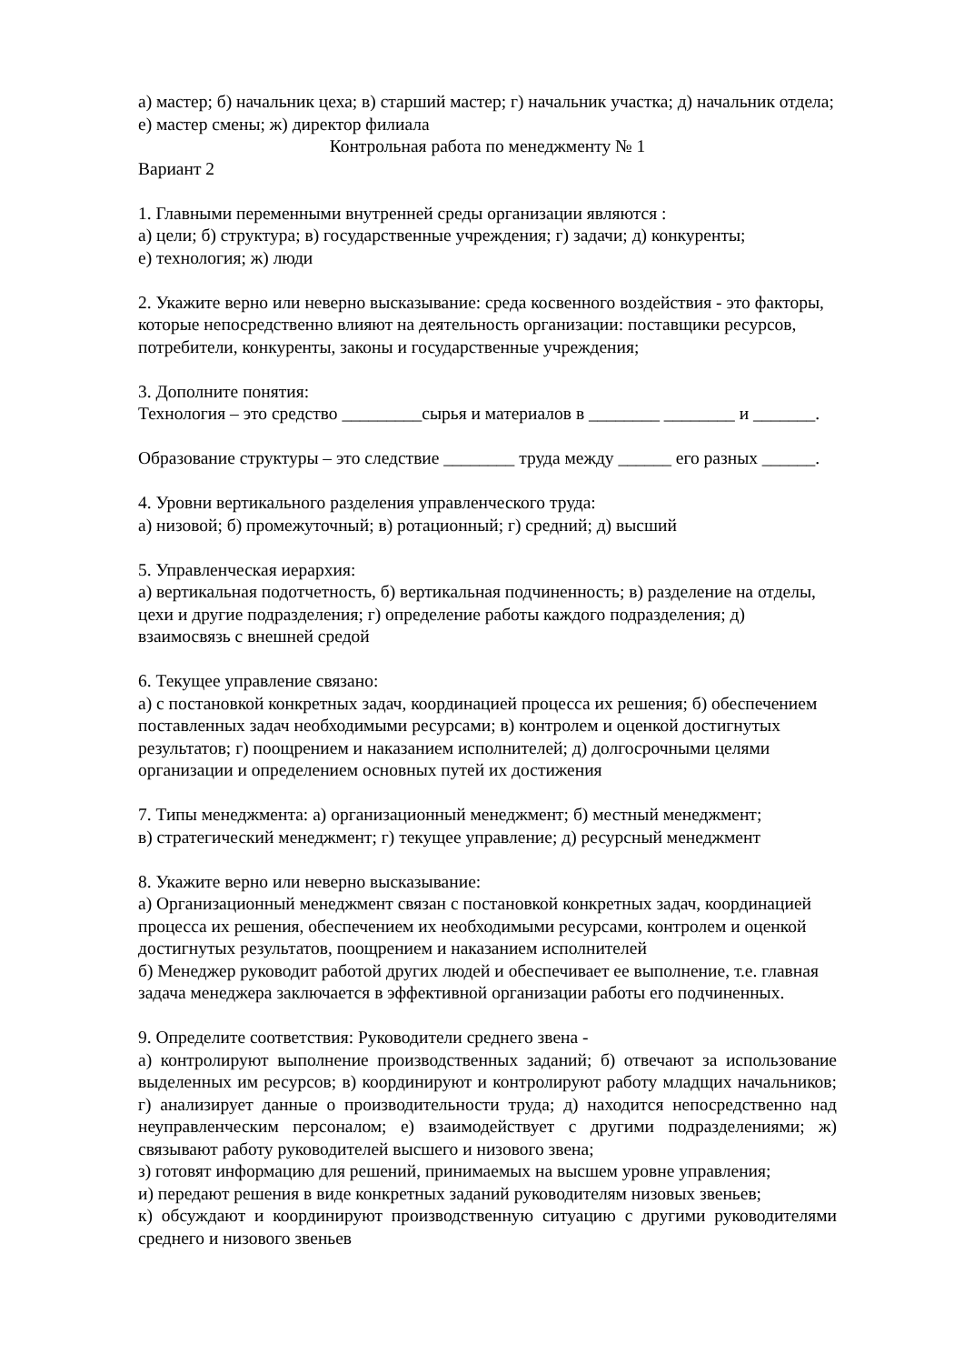а) мастер; б) начальник цеха; в) старший мастер; г) начальник участка; д) начальник отдела; е) мастер смены; ж) директор филиала
Контрольная работа по менеджменту № 1
Вариант 2
1. Главными переменными внутренней среды организации являются :
а) цели; б) структура; в) государственные учреждения; г) задачи; д) конкуренты;
е) технология; ж) люди
2. Укажите верно или неверно высказывание: среда косвенного воздействия - это факторы, которые непосредственно влияют на деятельность организации: поставщики ресурсов, потребители, конкуренты, законы и государственные учреждения;
3. Дополните понятия:
Технология – это средство _________сырья и материалов в ________ ________ и _______.
Образование структуры – это следствие ________ труда между ______ его разных ______.
4. Уровни вертикального разделения управленческого труда:
а) низовой; б) промежуточный; в) ротационный; г) средний; д) высший
5. Управленческая иерархия:
а) вертикальная подотчетность, б) вертикальная подчиненность; в) разделение на отделы, цехи и другие подразделения; г) определение работы каждого подразделения; д) взаимосвязь с внешней средой
6. Текущее управление связано:
а) с постановкой конкретных задач, координацией процесса их решения; б) обеспечением поставленных задач необходимыми ресурсами; в) контролем и оценкой достигнутых результатов; г) поощрением и наказанием исполнителей; д) долгосрочными целями организации и определением основных путей их достижения
7. Типы менеджмента: а) организационный менеджмент; б) местный менеджмент;
в) стратегический менеджмент; г) текущее управление; д) ресурсный менеджмент
8. Укажите верно или неверно высказывание:
а) Организационный менеджмент связан с постановкой конкретных задач, координацией процесса их решения, обеспечением их необходимыми ресурсами, контролем и оценкой достигнутых результатов, поощрением и наказанием исполнителей
б) Менеджер руководит работой других людей и обеспечивает ее выполнение, т.е. главная задача менеджера заключается в эффективной организации работы его подчиненных.
9. Определите соответствия: Руководители среднего звена -
а) контролируют выполнение производственных заданий; б) отвечают за использование выделенных им ресурсов; в) координируют и контролируют работу младщих начальников; г) анализирует данные о производительности труда; д) находится непосредственно над неуправленческим персоналом; е) взаимодействует с другими подразделениями; ж) связывают работу руководителей высшего и низового звена;
з) готовят информацию для решений, принимаемых на высшем уровне управления;
и) передают решения в виде конкретных заданий руководителям низовых звеньев;
к) обсуждают и координируют производственную ситуацию с другими руководителями среднего и низового звеньев